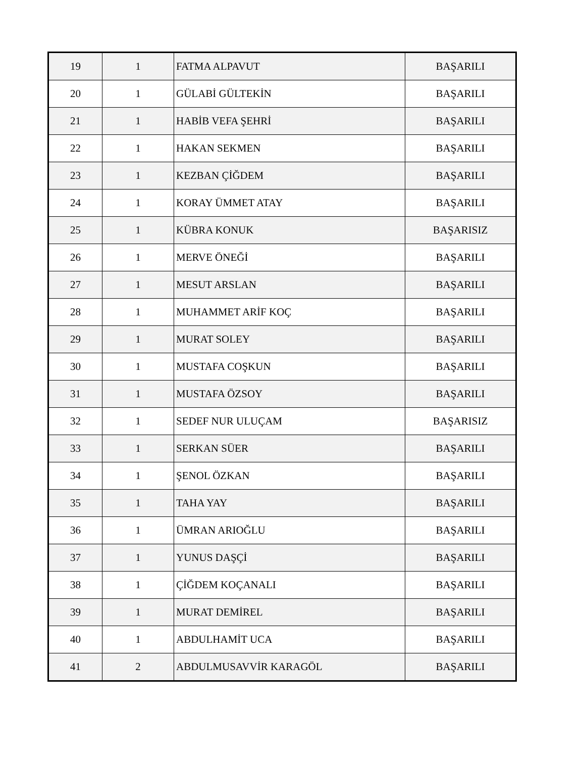| 19 | 1 | FATMA ALPAVUT | BAŞARILI |
| 20 | 1 | GÜLABİ GÜLTEKİN | BAŞARILI |
| 21 | 1 | HABİB VEFA ŞEHRİ | BAŞARILI |
| 22 | 1 | HAKAN SEKMEN | BAŞARILI |
| 23 | 1 | KEZBAN ÇİĞDEM | BAŞARILI |
| 24 | 1 | KORAY ÜMMET ATAY | BAŞARILI |
| 25 | 1 | KÜBRA KONUK | BAŞARISIZ |
| 26 | 1 | MERVE ÖNEĞİ | BAŞARILI |
| 27 | 1 | MESUT ARSLAN | BAŞARILI |
| 28 | 1 | MUHAMMET ARİF KOÇ | BAŞARILI |
| 29 | 1 | MURAT SOLEY | BAŞARILI |
| 30 | 1 | MUSTAFA COŞKUN | BAŞARILI |
| 31 | 1 | MUSTAFA ÖZSOY | BAŞARILI |
| 32 | 1 | SEDEF NUR ULUÇAM | BAŞARISIZ |
| 33 | 1 | SERKAN SÜER | BAŞARILI |
| 34 | 1 | ŞENOL ÖZKAN | BAŞARILI |
| 35 | 1 | TAHA YAY | BAŞARILI |
| 36 | 1 | ÜMRAN ARIOĞLU | BAŞARILI |
| 37 | 1 | YUNUS DAŞÇİ | BAŞARILI |
| 38 | 1 | ÇİĞDEM KOÇANALI | BAŞARILI |
| 39 | 1 | MURAT DEMİREL | BAŞARILI |
| 40 | 1 | ABDULHAMİT UCA | BAŞARILI |
| 41 | 2 | ABDULMUSAVVİR KARAGÖL | BAŞARILI |